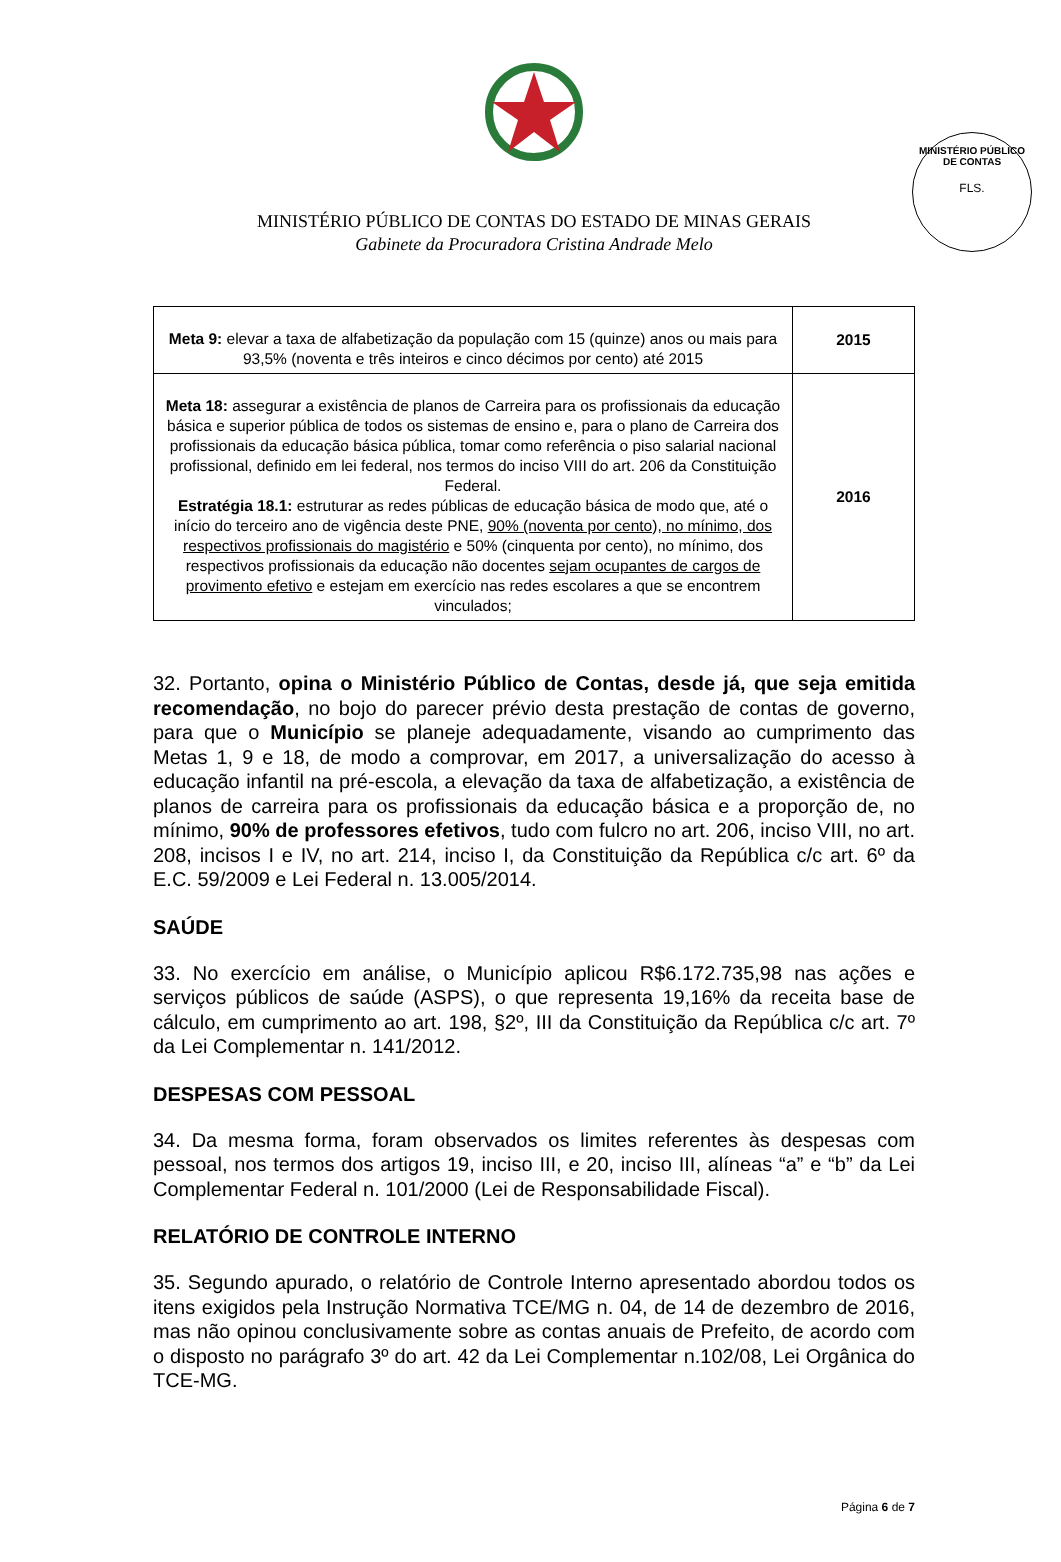MINISTÉRIO PÚBLICO DE CONTAS
FLS.
MINISTÉRIO PÚBLICO DE CONTAS DO ESTADO DE MINAS GERAIS
Gabinete da Procuradora Cristina Andrade Melo
| Meta 9: elevar a taxa de alfabetização da população com 15 (quinze) anos ou mais para 93,5% (noventa e três inteiros e cinco décimos por cento) até 2015 | 2015 |
| Meta 18: assegurar a existência de planos de Carreira para os profissionais da educação básica e superior pública de todos os sistemas de ensino e, para o plano de Carreira dos profissionais da educação básica pública, tomar como referência o piso salarial nacional profissional, definido em lei federal, nos termos do inciso VIII do art. 206 da Constituição Federal. Estratégia 18.1: estruturar as redes públicas de educação básica de modo que, até o início do terceiro ano de vigência deste PNE, 90% (noventa por cento), no mínimo, dos respectivos profissionais do magistério e 50% (cinquenta por cento), no mínimo, dos respectivos profissionais da educação não docentes sejam ocupantes de cargos de provimento efetivo e estejam em exercício nas redes escolares a que se encontrem vinculados; | 2016 |
32. Portanto, opina o Ministério Público de Contas, desde já, que seja emitida recomendação, no bojo do parecer prévio desta prestação de contas de governo, para que o Município se planeje adequadamente, visando ao cumprimento das Metas 1, 9 e 18, de modo a comprovar, em 2017, a universalização do acesso à educação infantil na pré-escola, a elevação da taxa de alfabetização, a existência de planos de carreira para os profissionais da educação básica e a proporção de, no mínimo, 90% de professores efetivos, tudo com fulcro no art. 206, inciso VIII, no art. 208, incisos I e IV, no art. 214, inciso I, da Constituição da República c/c art. 6º da E.C. 59/2009 e Lei Federal n. 13.005/2014.
SAÚDE
33. No exercício em análise, o Município aplicou R$6.172.735,98 nas ações e serviços públicos de saúde (ASPS), o que representa 19,16% da receita base de cálculo, em cumprimento ao art. 198, §2º, III da Constituição da República c/c art. 7º da Lei Complementar n. 141/2012.
DESPESAS COM PESSOAL
34. Da mesma forma, foram observados os limites referentes às despesas com pessoal, nos termos dos artigos 19, inciso III, e 20, inciso III, alíneas “a” e “b” da Lei Complementar Federal n. 101/2000 (Lei de Responsabilidade Fiscal).
RELATÓRIO DE CONTROLE INTERNO
35. Segundo apurado, o relatório de Controle Interno apresentado abordou todos os itens exigidos pela Instrução Normativa TCE/MG n. 04, de 14 de dezembro de 2016, mas não opinou conclusivamente sobre as contas anuais de Prefeito, de acordo com o disposto no parágrafo 3º do art. 42 da Lei Complementar n.102/08, Lei Orgânica do TCE-MG.
Página 6 de 7